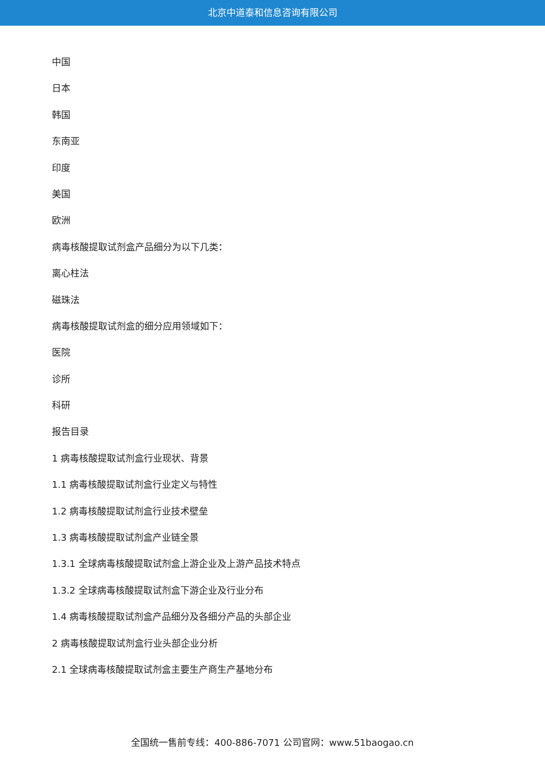北京中道泰和信息咨询有限公司
中国
日本
韩国
东南亚
印度
美国
欧洲
病毒核酸提取试剂盒产品细分为以下几类：
离心柱法
磁珠法
病毒核酸提取试剂盒的细分应用领域如下：
医院
诊所
科研
报告目录
1 病毒核酸提取试剂盒行业现状、背景
1.1 病毒核酸提取试剂盒行业定义与特性
1.2 病毒核酸提取试剂盒行业技术壁垒
1.3 病毒核酸提取试剂盒产业链全景
1.3.1 全球病毒核酸提取试剂盒上游企业及上游产品技术特点
1.3.2 全球病毒核酸提取试剂盒下游企业及行业分布
1.4 病毒核酸提取试剂盒产品细分及各细分产品的头部企业
2 病毒核酸提取试剂盒行业头部企业分析
2.1 全球病毒核酸提取试剂盒主要生产商生产基地分布
全国统一售前专线：400-886-7071 公司官网：www.51baogao.cn